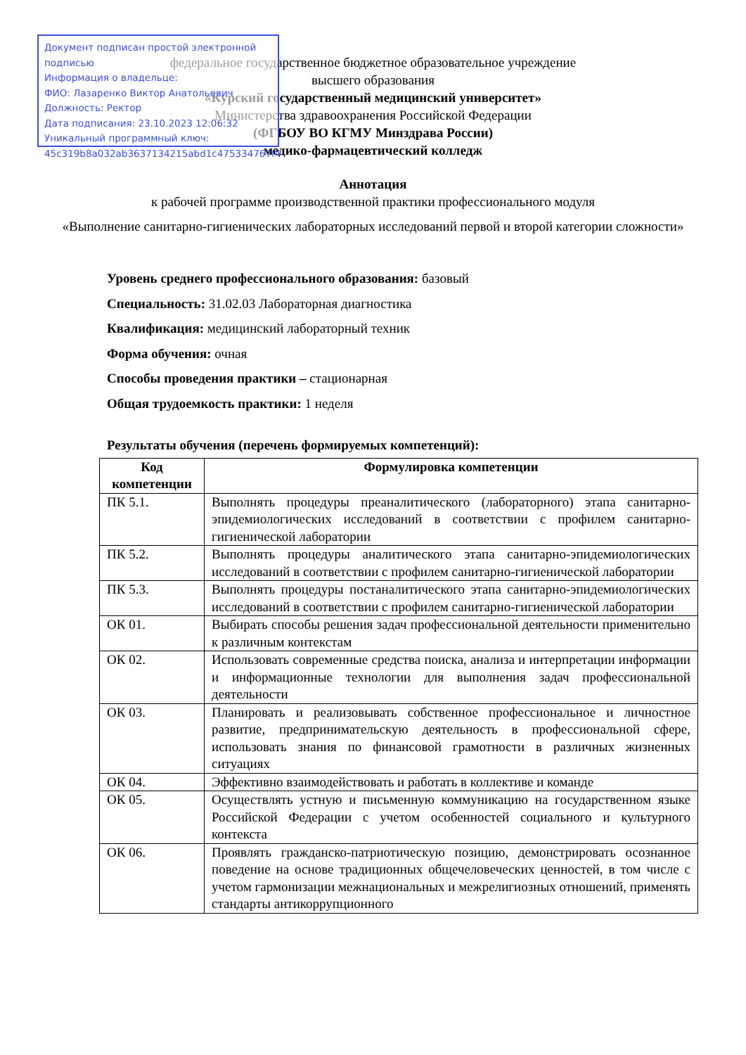Документ подписан простой электронной подписью
Информация о владельце:
ФИО: Лазаренко Виктор Анатольевич
Должность: Ректор
Дата подписания: 23.10.2023 12:06:32
Уникальный программный ключ:
45c319b8a032ab3637134215abd1c475334767f4
федеральное государственное бюджетное образовательное учреждение
высшего образования
«Курский государственный медицинский университет»
Министерства здравоохранения Российской Федерации
(ФГБОУ ВО КГМУ Минздрава России)
медико-фармацевтический колледж
Аннотация
к рабочей программе производственной практики профессионального модуля
«Выполнение санитарно-гигиенических лабораторных исследований первой и второй категории сложности»
Уровень среднего профессионального образования: базовый
Специальность: 31.02.03 Лабораторная диагностика
Квалификация: медицинский лабораторный техник
Форма обучения: очная
Способы проведения практики – стационарная
Общая трудоемкость практики: 1 неделя
Результаты обучения (перечень формируемых компетенций):
| Код компетенции | Формулировка компетенции |
| --- | --- |
| ПК 5.1. | Выполнять процедуры преаналитического (лабораторного) этапа санитарно-эпидемиологических исследований в соответствии с профилем санитарно-гигиенической лаборатории |
| ПК 5.2. | Выполнять процедуры аналитического этапа санитарно-эпидемиологических исследований в соответствии с профилем санитарно-гигиенической лаборатории |
| ПК 5.3. | Выполнять процедуры постаналитического этапа санитарно-эпидемиологических исследований в соответствии с профилем санитарно-гигиенической лаборатории |
| ОК 01. | Выбирать способы решения задач профессиональной деятельности применительно к различным контекстам |
| ОК 02. | Использовать современные средства поиска, анализа и интерпретации информации и информационные технологии для выполнения задач профессиональной деятельности |
| ОК 03. | Планировать и реализовывать собственное профессиональное и личностное развитие, предпринимательскую деятельность в профессиональной сфере, использовать знания по финансовой грамотности в различных жизненных ситуациях |
| ОК 04. | Эффективно взаимодействовать и работать в коллективе и команде |
| ОК 05. | Осуществлять устную и письменную коммуникацию на государственном языке Российской Федерации с учетом особенностей социального и культурного контекста |
| ОК 06. | Проявлять гражданско-патриотическую позицию, демонстрировать осознанное поведение на основе традиционных общечеловеческих ценностей, в том числе с учетом гармонизации межнациональных и межрелигиозных отношений, применять стандарты антикоррупционного |